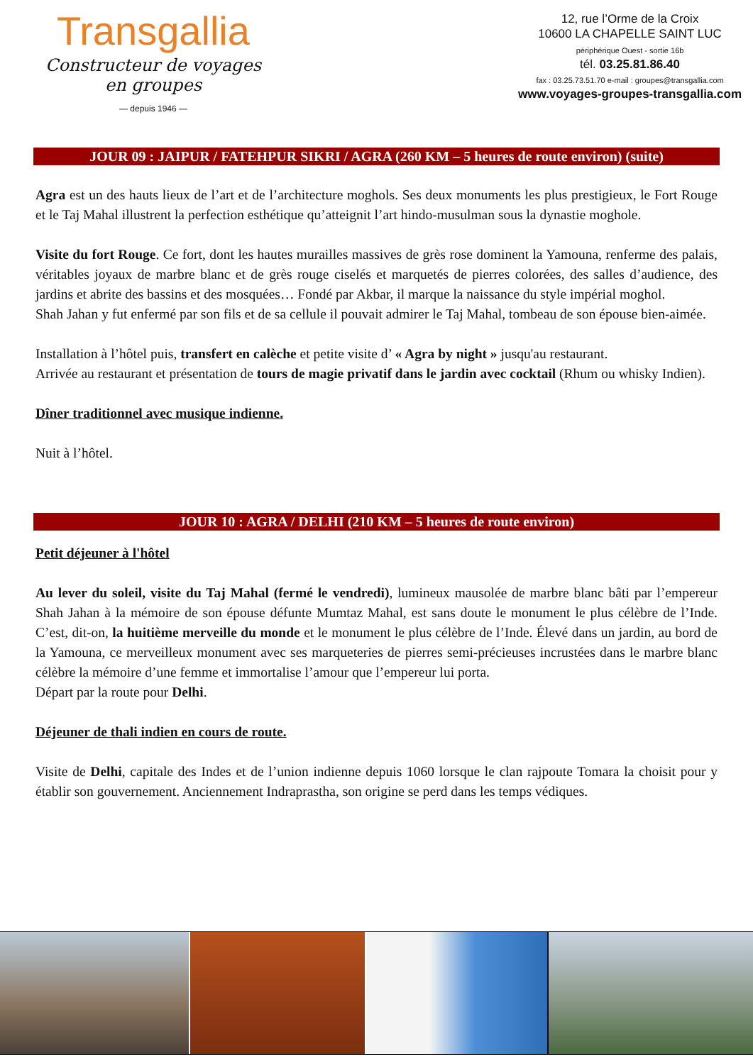Transgallia
Constructeur de voyages en groupes
— depuis 1946 —
12, rue l’Orme de la Croix
10600 LA CHAPELLE SAINT LUC
périphérique Ouest - sortie 16b
tél. 03.25.81.86.40
fax : 03.25.73.51.70 e-mail : groupes@transgallia.com
www.voyages-groupes-transgallia.com
JOUR 09 : JAIPUR / FATEHPUR SIKRI / AGRA (260 KM – 5 heures de route environ) (suite)
Agra est un des hauts lieux de l’art et de l’architecture moghols. Ses deux monuments les plus prestigieux, le Fort Rouge et le Taj Mahal illustrent la perfection esthétique qu’atteignit l’art hindo-musulman sous la dynastie moghole.
Visite du fort Rouge. Ce fort, dont les hautes murailles massives de grès rose dominent la Yamouna, renferme des palais, véritables joyaux de marbre blanc et de grès rouge ciselés et marquetés de pierres colorées, des salles d’audience, des jardins et abrite des bassins et des mosquées… Fondé par Akbar, il marque la naissance du style impérial moghol.
Shah Jahan y fut enfermé par son fils et de sa cellule il pouvait admirer le Taj Mahal, tombeau de son épouse bien-aimée.
Installation à l’hôtel puis, transfert en calèche et petite visite d’ « Agra by night » jusqu'au restaurant.
Arrivée au restaurant et présentation de tours de magie privatif dans le jardin avec cocktail (Rhum ou whisky Indien).
Dîner traditionnel avec musique indienne.
Nuit à l’hôtel.
JOUR 10 : AGRA / DELHI (210 KM – 5 heures de route environ)
Petit déjeuner à l'hôtel
Au lever du soleil, visite du Taj Mahal (fermé le vendredi), lumineux mausolée de marbre blanc bâti par l’empereur Shah Jahan à la mémoire de son épouse défunte Mumtaz Mahal, est sans doute le monument le plus célèbre de l’Inde. C’est, dit-on, la huitième merveille du monde et le monument le plus célèbre de l’Inde. Élevé dans un jardin, au bord de la Yamouna, ce merveilleux monument avec ses marqueteries de pierres semi-précieuses incrustées dans le marbre blanc célèbre la mémoire d’une femme et immortalise l’amour que l’empereur lui porta.
Départ par la route pour Delhi.
Déjeuner de thali indien en cours de route.
Visite de Delhi, capitale des Indes et de l’union indienne depuis 1060 lorsque le clan rajpoute Tomara la choisit pour y établir son gouvernement. Anciennement Indraprastha, son origine se perd dans les temps védiques.